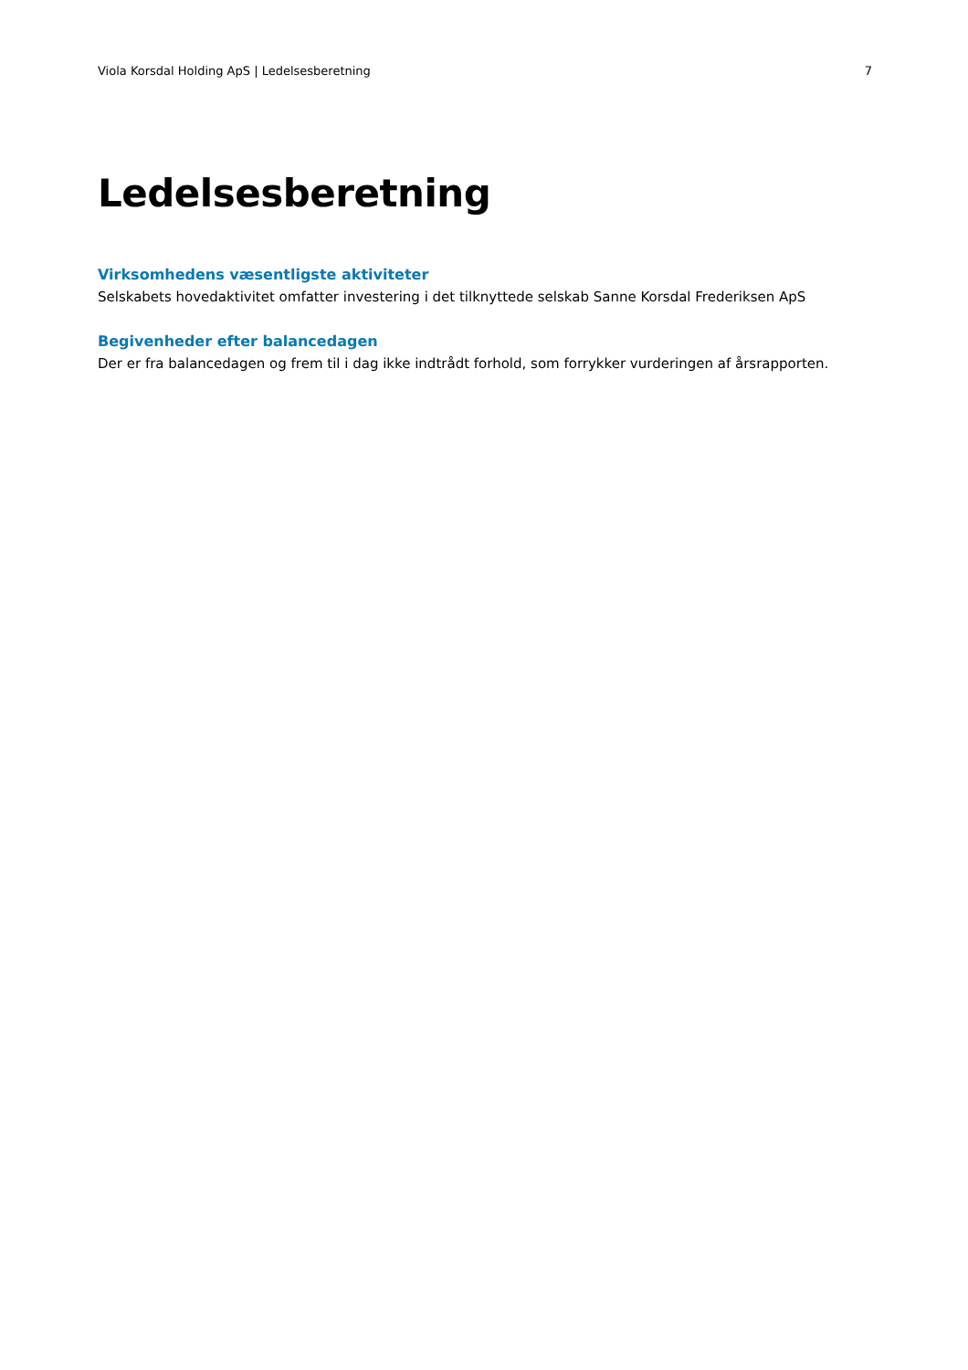Viola Korsdal Holding ApS | Ledelsesberetning 7
Ledelsesberetning
Virksomhedens væsentligste aktiviteter
Selskabets hovedaktivitet omfatter investering i det tilknyttede selskab Sanne Korsdal Frederiksen ApS
Begivenheder efter balancedagen
Der er fra balancedagen og frem til i dag ikke indtrådt forhold, som forrykker vurderingen af årsrapporten.